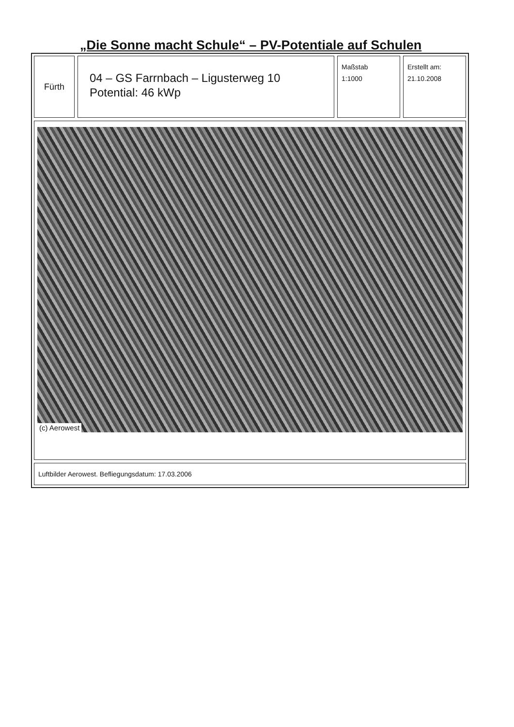„Die Sonne macht Schule“ – PV-Potentiale auf Schulen
Fürth
04 – GS Farrnbach – Ligusterweg 10
Potential: 46 kWp
Maßstab
1:1000
Erstellt am:
21.10.2008
(c) Aerowest
Luftbilder Aerowest. Befliegungsdatum: 17.03.2006